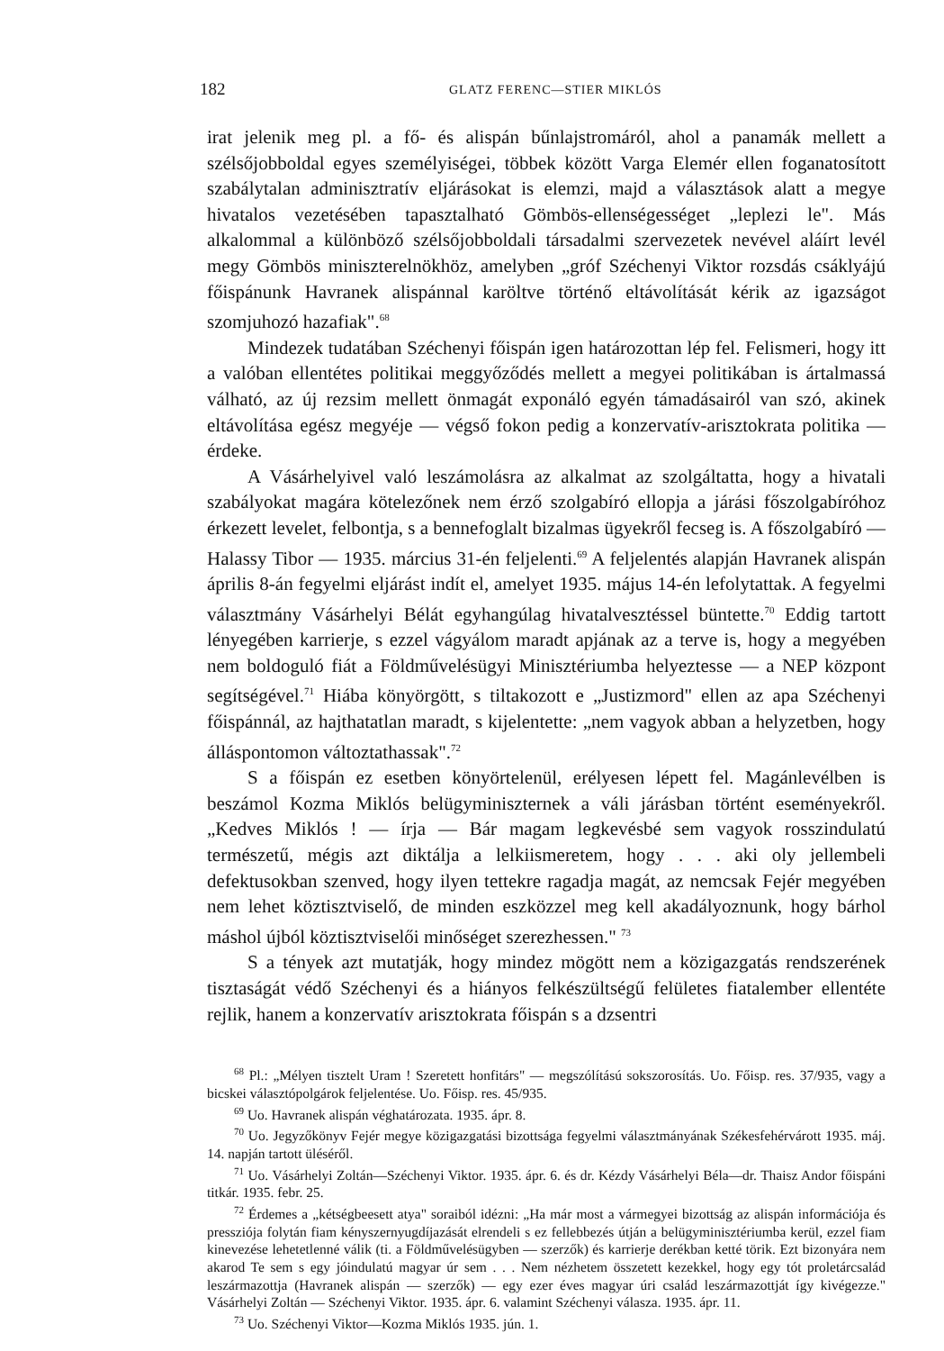182 GLATZ FERENC—STIER MIKLÓS
irat jelenik meg pl. a fő- és alispán bűnlajstromáról, ahol a panamák mellett a szélsőjobboldal egyes személyiségei, többek között Varga Elemér ellen foganatosított szabálytalan adminisztratív eljárásokat is elemzi, majd a választások alatt a megye hivatalos vezetésében tapasztalható Gömbös-ellenségességet „leplezi le". Más alkalommal a különböző szélsőjobboldali társadalmi szervezetek nevével aláírt levél megy Gömbös miniszterelnökhöz, amelyben „gróf Széchenyi Viktor rozsdás csáklyájú főispánunk Havranek alispánnal karöltve történő eltávolítását kérik az igazságot szomjuhozó hazafiak".<sup>68</sup>
Mindezek tudatában Széchenyi főispán igen határozottan lép fel. Felismeri, hogy itt a valóban ellentétes politikai meggyőződés mellett a megyei politikában is ártalmassá válható, az új rezsim mellett önmagát exponáló egyén támadásairól van szó, akinek eltávolítása egész megyéje — végső fokon pedig a konzervatív-arisztokrata politika — érdeke.
A Vásárhelyivel való leszámolásra az alkalmat az szolgáltatta, hogy a hivatali szabályokat magára kötelezőnek nem érző szolgabíró ellopja a járási főszolgabíróhoz érkezett levelet, felbontja, s a bennefoglalt bizalmas ügyekről fecseg is. A főszolgabíró — Halassy Tibor — 1935. március 31-én feljelenti.<sup>69</sup> A feljelentés alapján Havranek alispán április 8-án fegyelmi eljárást indít el, amelyet 1935. május 14-én lefolytattak. A fegyelmi választmány Vásárhelyi Bélát egyhangúlag hivatalvesztéssel büntette.<sup>70</sup> Eddig tartott lényegében karrierje, s ezzel vágyálom maradt apjának az a terve is, hogy a megyében nem boldoguló fiát a Földművelésügyi Minisztériumba helyeztesse — a NEP központ segítségével.<sup>71</sup> Hiába könyörgött, s tiltakozott e „Justizmord" ellen az apa Széchenyi főispánnál, az hajthatatlan maradt, s kijelentette: „nem vagyok abban a helyzetben, hogy álláspontomon változtathassak".<sup>72</sup>
S a főispán ez esetben könyörtelenül, erélyesen lépett fel. Magánlevélben is beszámol Kozma Miklós belügyminiszternek a váli járásban történt eseményekről. „Kedves Miklós ! — írja — Bár magam legkevésbé sem vagyok rosszindulatú természetű, mégis azt diktálja a lelkiismeretem, hogy . . . aki oly jellembeli defektusokban szenved, hogy ilyen tettekre ragadja magát, az nemcsak Fejér megyében nem lehet köztisztviselő, de minden eszközzel meg kell akadályoznunk, hogy bárhol máshol újból köztisztviselői minőséget szerezhessen." <sup>73</sup>
S a tények azt mutatják, hogy mindez mögött nem a közigazgatás rendszerének tisztaságát védő Széchenyi és a hiányos felkészültségű felületes fiatalember ellentéte rejlik, hanem a konzervatív arisztokrata főispán s a dzsentri
<sup>68</sup> Pl.: „Mélyen tisztelt Uram ! Szeretett honfitárs" — megszólítású sokszorosítás. Uo. Főisp. res. 37/935, vagy a bicskei választópolgárok feljelentése. Uo. Főisp. res. 45/935.
<sup>69</sup> Uo. Havranek alispán véghatározata. 1935. ápr. 8.
<sup>70</sup> Uo. Jegyzőkönyv Fejér megye közigazgatási bizottsága fegyelmi választmányának Székesfehérvárott 1935. máj. 14. napján tartott üléséről.
<sup>71</sup> Uo. Vásárhelyi Zoltán—Széchenyi Viktor. 1935. ápr. 6. és dr. Kézdy Vásárhelyi Béla—dr. Thaisz Andor főispáni titkár. 1935. febr. 25.
<sup>72</sup> Érdemes a „kétségbeesett atya" soraiból idézni: „Ha már most a vármegyei bizottság az alispán információja és pressziója folytán fiam kényszernyugdíjazását elrendeli s ez fellebbezés útján a belügyminisztériumba kerül, ezzel fiam kinevezése lehetetlenné válik (ti. a Földművelésügyben — szerzők) és karrierje derékban ketté törik. Ezt bizonyára nem akarod Te sem s egy jóindulatú magyar úr sem . . . Nem nézhetem összetett kezekkel, hogy egy tót proletárcsalád leszármazottja (Havranek alispán — szerzők) — egy ezer éves magyar úri család leszármazottját így kivégezze." Vásárhelyi Zoltán — Széchenyi Viktor. 1935. ápr. 6. valamint Széchenyi válasza. 1935. ápr. 11.
<sup>73</sup> Uo. Széchenyi Viktor—Kozma Miklós 1935. jún. 1.